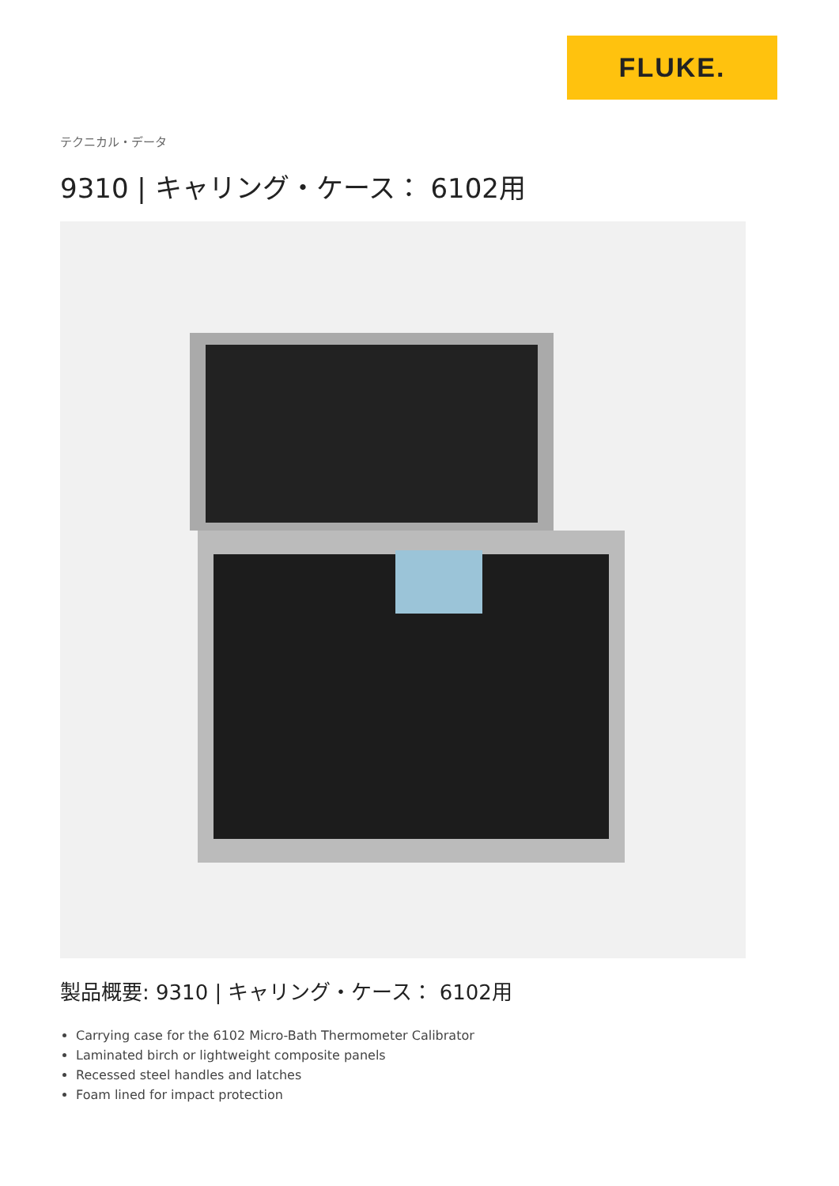FLUKE.
テクニカル・データ
9310 | キャリング・ケース： 6102用
製品概要: 9310 | キャリング・ケース： 6102用
Carrying case for the 6102 Micro-Bath Thermometer Calibrator
Laminated birch or lightweight composite panels
Recessed steel handles and latches
Foam lined for impact protection